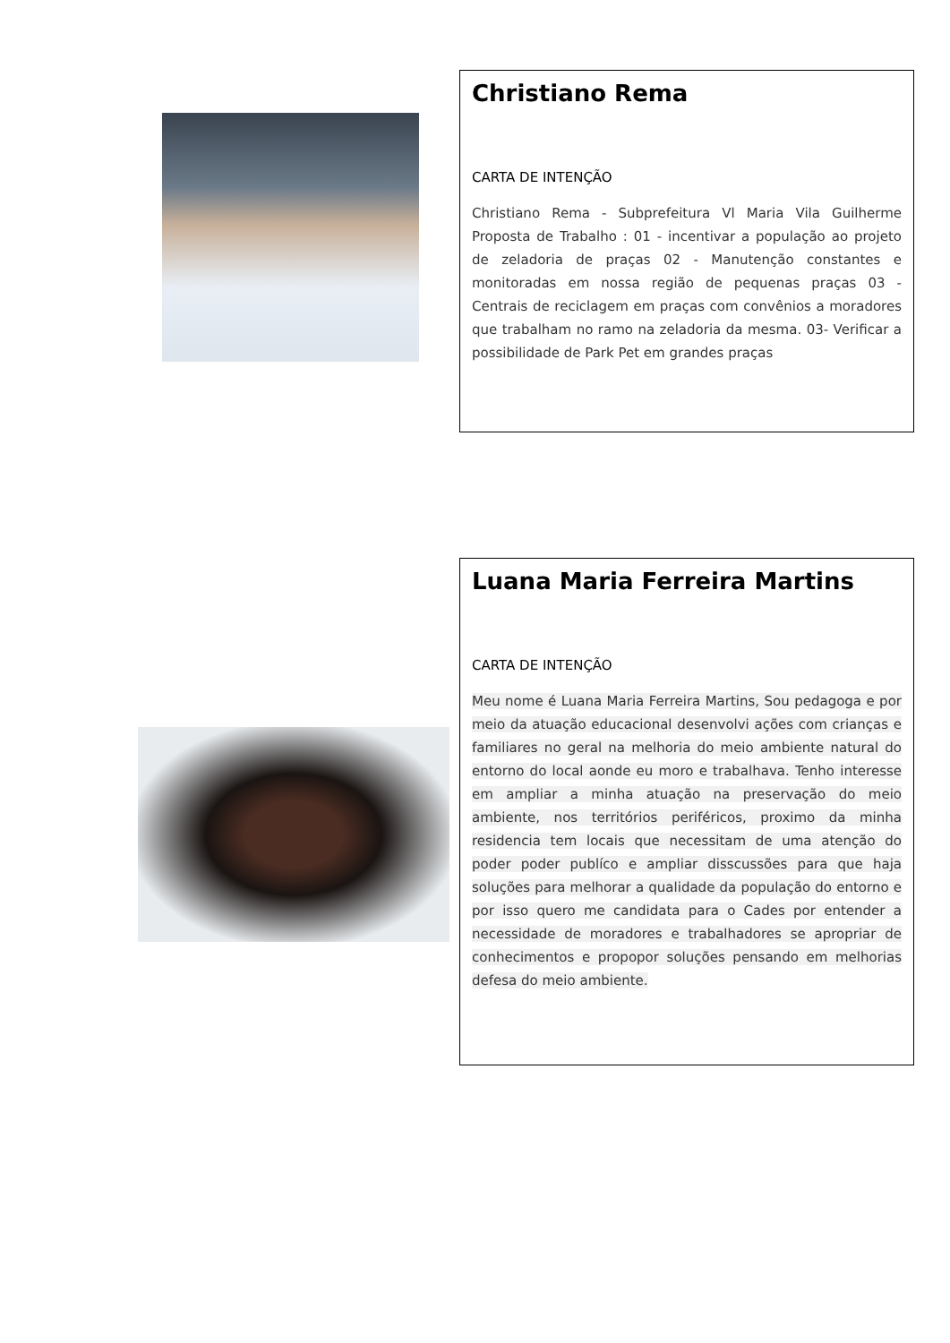Christiano Rema
CARTA DE INTENÇÃO
Christiano Rema - Subprefeitura Vl Maria Vila Guilherme Proposta de Trabalho : 01 - incentivar a população ao projeto de zeladoria de praças 02 - Manutenção constantes e monitoradas em nossa região de pequenas praças 03 - Centrais de reciclagem em praças com convênios a moradores que trabalham no ramo na zeladoria da mesma. 03- Verificar a possibilidade de Park Pet em grandes praças
Luana Maria Ferreira Martins
CARTA DE INTENÇÃO
Meu nome é Luana Maria Ferreira Martins, Sou pedagoga e por meio da atuação educacional desenvolvi ações com crianças e familiares no geral na melhoria do meio ambiente natural do entorno do local aonde eu moro e trabalhava. Tenho interesse em ampliar a minha atuação na preservação do meio ambiente, nos territórios periféricos, proximo da minha residencia tem locais que necessitam de uma atenção do poder poder publíco e ampliar disscussões para que haja soluções para melhorar a qualidade da população do entorno e por isso quero me candidata para o Cades por entender a necessidade de moradores e trabalhadores se apropriar de conhecimentos e propopor soluções pensando em melhorias defesa do meio ambiente.